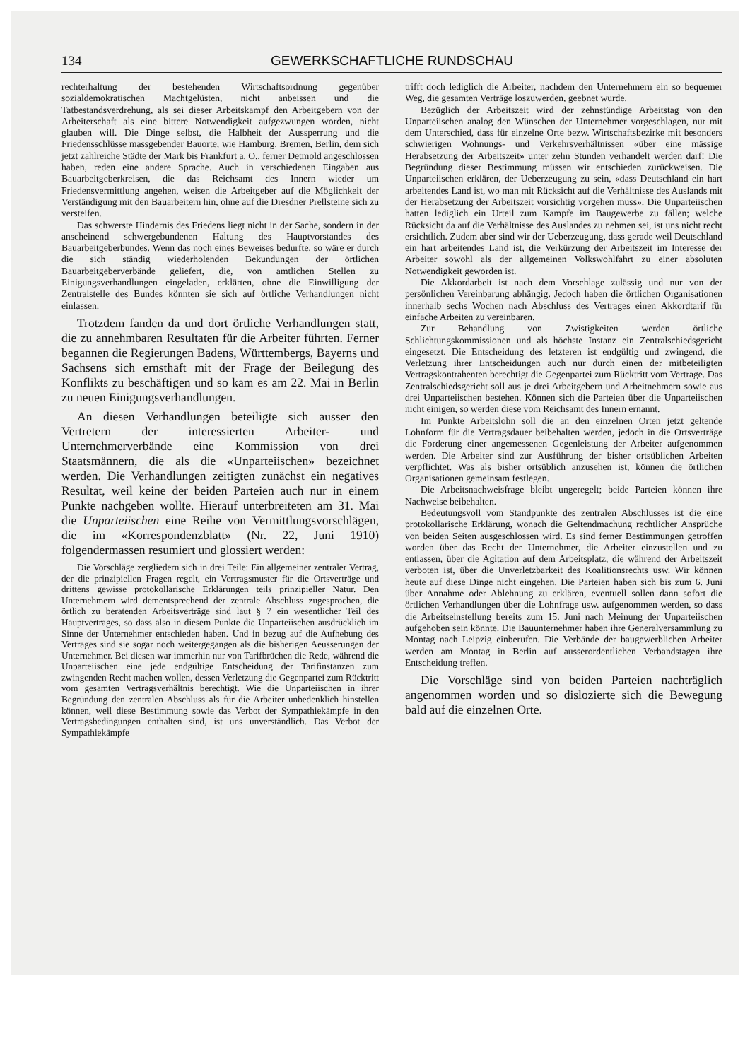134 GEWERKSCHAFTLICHE RUNDSCHAU
rechterhaltung der bestehenden Wirtschaftsordnung gegenüber sozialdemokratischen Machtgelüsten, nicht anbeissen und die Tatbestandsverdrehung, als sei dieser Arbeitskampf den Arbeitgebern von der Arbeiterschaft als eine bittere Notwendigkeit aufgezwungen worden, nicht glauben will. Die Dinge selbst, die Halbheit der Aussperrung und die Friedensschlüsse massgebender Bauorte, wie Hamburg, Bremen, Berlin, dem sich jetzt zahlreiche Städte der Mark bis Frankfurt a. O., ferner Detmold angeschlossen haben, reden eine andere Sprache. Auch in verschiedenen Eingaben aus Bauarbeitgeberkreisen, die das Reichsamt des Innern wieder um Friedensvermittlung angehen, weisen die Arbeitgeber auf die Möglichkeit der Verständigung mit den Bauarbeitern hin, ohne auf die Dresdner Prellsteine sich zu versteifen.
Das schwerste Hindernis des Friedens liegt nicht in der Sache, sondern in der anscheinend schwergebundenen Haltung des Hauptvorstandes des Bauarbeitgeberbundes. Wenn das noch eines Beweises bedurfte, so wäre er durch die sich ständig wiederholenden Bekundungen der örtlichen Bauarbeitgeberverbände geliefert, die, von amtlichen Stellen zu Einigungsverhandlungen eingeladen, erklärten, ohne die Einwilligung der Zentralstelle des Bundes könnten sie sich auf örtliche Verhandlungen nicht einlassen.
Trotzdem fanden da und dort örtliche Verhandlungen statt, die zu annehmbaren Resultaten für die Arbeiter führten. Ferner begannen die Regierungen Badens, Württembergs, Bayerns und Sachsens sich ernsthaft mit der Frage der Beilegung des Konflikts zu beschäftigen und so kam es am 22. Mai in Berlin zu neuen Einigungsverhandlungen.
An diesen Verhandlungen beteiligte sich ausser den Vertretern der interessierten Arbeiter- und Unternehmerverbände eine Kommission von drei Staatsmännern, die als die «Unparteiischen» bezeichnet werden. Die Verhandlungen zeitigten zunächst ein negatives Resultat, weil keine der beiden Parteien auch nur in einem Punkte nachgeben wollte. Hierauf unterbreiteten am 31. Mai die Unparteiischen eine Reihe von Vermittlungsvorschlägen, die im «Korrespondenzblatt» (Nr. 22, Juni 1910) folgendermassen resumiert und glossiert werden:
Die Vorschläge zergliedern sich in drei Teile: Ein allgemeiner zentraler Vertrag, der die prinzipiellen Fragen regelt, ein Vertragsmuster für die Ortsverträge und drittens gewisse protokollarische Erklärungen teils prinzipieller Natur. Den Unternehmern wird dementsprechend der zentrale Abschluss zugesprochen, die örtlich zu beratenden Arbeitsverträge sind laut § 7 ein wesentlicher Teil des Hauptvertrages, so dass also in diesem Punkte die Unparteiischen ausdrücklich im Sinne der Unternehmer entschieden haben. Und in bezug auf die Aufhebung des Vertrages sind sie sogar noch weitergegangen als die bisherigen Aeusserungen der Unternehmer. Bei diesen war immerhin nur von Tarifbrüchen die Rede, während die Unparteiischen eine jede endgültige Entscheidung der Tarifinstanzen zum zwingenden Recht machen wollen, dessen Verletzung die Gegenpartei zum Rücktritt vom gesamten Vertragsverhältnis berechtigt. Wie die Unparteiischen in ihrer Begründung den zentralen Abschluss als für die Arbeiter unbedenklich hinstellen können, weil diese Bestimmung sowie das Verbot der Sympathiekämpfe in den Vertragsbedingungen enthalten sind, ist uns unverständlich. Das Verbot der Sympathiekämpfe
trifft doch lediglich die Arbeiter, nachdem den Unternehmern ein so bequemer Weg, die gesamten Verträge loszuwerden, geebnet wurde.
Bezüglich der Arbeitszeit wird der zehnstündige Arbeitstag von den Unparteiischen analog den Wünschen der Unternehmer vorgeschlagen, nur mit dem Unterschied, dass für einzelne Orte bezw. Wirtschaftsbezirke mit besonders schwierigen Wohnungs- und Verkehrsverhältnissen «über eine mässige Herabsetzung der Arbeitszeit» unter zehn Stunden verhandelt werden darf! Die Begründung dieser Bestimmung müssen wir entschieden zurückweisen. Die Unparteiischen erklären, der Ueberzeugung zu sein, «dass Deutschland ein hart arbeitendes Land ist, wo man mit Rücksicht auf die Verhältnisse des Auslands mit der Herabsetzung der Arbeitszeit vorsichtig vorgehen muss». Die Unparteiischen hatten lediglich ein Urteil zum Kampfe im Baugewerbe zu fällen; welche Rücksicht da auf die Verhältnisse des Auslandes zu nehmen sei, ist uns nicht recht ersichtlich. Zudem aber sind wir der Ueberzeugung, dass gerade weil Deutschland ein hart arbeitendes Land ist, die Verkürzung der Arbeitszeit im Interesse der Arbeiter sowohl als der allgemeinen Volkswohlfahrt zu einer absoluten Notwendigkeit geworden ist.
Die Akkordarbeit ist nach dem Vorschlage zulässig und nur von der persönlichen Vereinbarung abhängig. Jedoch haben die örtlichen Organisationen innerhalb sechs Wochen nach Abschluss des Vertrages einen Akkordtarif für einfache Arbeiten zu vereinbaren.
Zur Behandlung von Zwistigkeiten werden örtliche Schlichtungskommissionen und als höchste Instanz ein Zentralschiedsgericht eingesetzt. Die Entscheidung des letzteren ist endgültig und zwingend, die Verletzung ihrer Entscheidungen auch nur durch einen der mitbeteiligten Vertragskontrahenten berechtigt die Gegenpartei zum Rücktritt vom Vertrage. Das Zentralschiedsgericht soll aus je drei Arbeitgebern und Arbeitnehmern sowie aus drei Unparteiischen bestehen. Können sich die Parteien über die Unparteiischen nicht einigen, so werden diese vom Reichsamt des Innern ernannt.
Im Punkte Arbeitslohn soll die an den einzelnen Orten jetzt geltende Lohnform für die Vertragsdauer beibehalten werden, jedoch in die Ortsverträge die Forderung einer angemessenen Gegenleistung der Arbeiter aufgenommen werden. Die Arbeiter sind zur Ausführung der bisher ortsüblichen Arbeiten verpflichtet. Was als bisher ortsüblich anzusehen ist, können die örtlichen Organisationen gemeinsam festlegen.
Die Arbeitsnachweisfrage bleibt ungeregelt; beide Parteien können ihre Nachweise beibehalten.
Bedeutungsvoll vom Standpunkte des zentralen Abschlusses ist die eine protokollarische Erklärung, wonach die Geltendmachung rechtlicher Ansprüche von beiden Seiten ausgeschlossen wird. Es sind ferner Bestimmungen getroffen worden über das Recht der Unternehmer, die Arbeiter einzustellen und zu entlassen, über die Agitation auf dem Arbeitsplatz, die während der Arbeitszeit verboten ist, über die Unverletzbarkeit des Koalitionsrechts usw. Wir können heute auf diese Dinge nicht eingehen. Die Parteien haben sich bis zum 6. Juni über Annahme oder Ablehnung zu erklären, eventuell sollen dann sofort die örtlichen Verhandlungen über die Lohnfrage usw. aufgenommen werden, so dass die Arbeitseinstellung bereits zum 15. Juni nach Meinung der Unparteiischen aufgehoben sein könnte. Die Bauunternehmer haben ihre Generalversammlung zu Montag nach Leipzig einberufen. Die Verbände der baugewerblichen Arbeiter werden am Montag in Berlin auf ausserordentlichen Verbandstagen ihre Entscheidung treffen.
Die Vorschläge sind von beiden Parteien nachträglich angenommen worden und so dislozierte sich die Bewegung bald auf die einzelnen Orte.